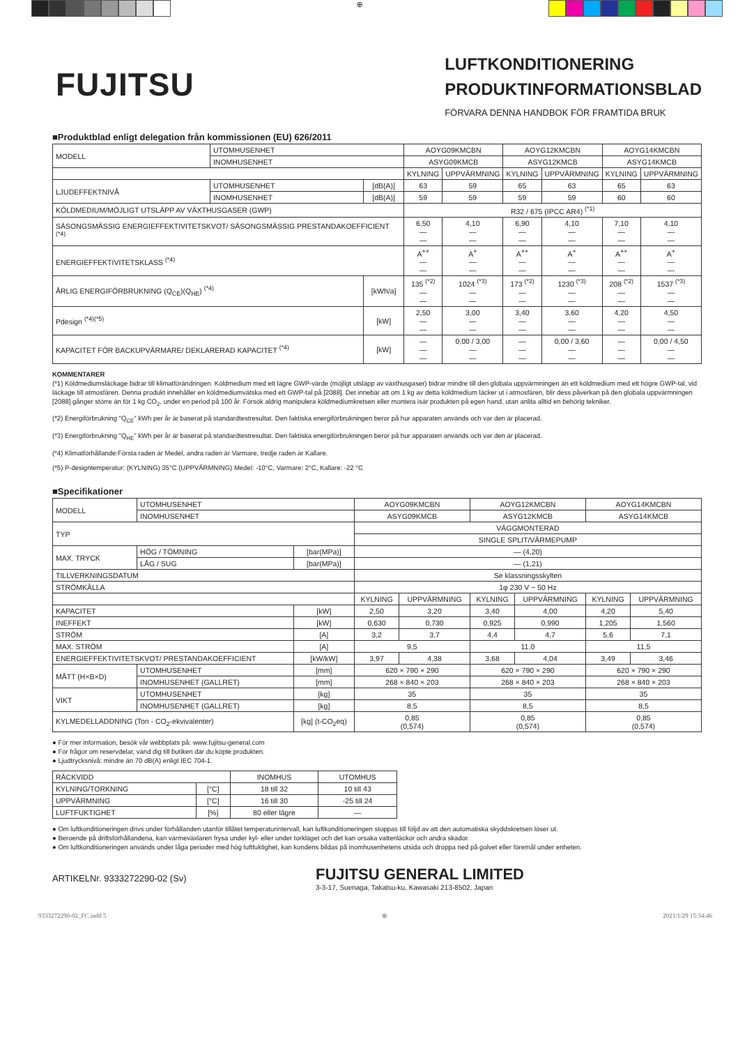⊕
FUJITSU
LUFTKONDITIONERING
PRODUKTINFORMATIONSBLAD
FÖRVARA DENNA HANDBOK FÖR FRAMTIDA BRUK
■Produktblad enligt delegation från kommissionen (EU) 626/2011
| MODELL | UTOMHUSENHET | | AOYG09KMCBN | | AOYG12KMCBN | | AOYG14KMCBN | |
| | INOMHUSENHET | | ASYG09KMCB | | ASYG12KMCB | | ASYG14KMCB | |
| | | | KYLNING | UPPVÄRMNING | KYLNING | UPPVÄRMNING | KYLNING | UPPVÄRMNING |
| LJUDEFFEKTNIVÅ | UTOMHUSENHET | [dB(A)] | 63 | 59 | 65 | 63 | 65 | 63 |
| | INOMHUSENHET | [dB(A)] | 59 | 59 | 59 | 59 | 60 | 60 |
| KÖLDMEDIUM/MÖJLIGT UTSLÄPP AV VÄXTHUSGASER (GWP) | | | R32 / 675 (IPCC AR4) <sup>(*1)</sup> | | | | | |
| SÄSONGSMÄSSIG ENERGIEFFEKTIVITETSKVOT/ SÄSONGSMÄSSIG PRESTANDAKOEFFICIENT <sup>(*4)</sup> | | | 6,50 — — | 4,10 — — | 6,90 — — | 4,10 — — | 7,10 — — | 4,10 — — |
| ENERGIEFFEKTIVITETSKLASS <sup>(*4)</sup> | | | A<sup>++</sup> — — | A<sup>+</sup> — — | A<sup>++</sup> — — | A<sup>+</sup> — — | A<sup>++</sup> — — | A<sup>+</sup> — — |
| ÅRLIG ENERGIFÖRBRUKNING (Q<sub>CE</sub>)(Q<sub>HE</sub>) <sup>(*4)</sup> | | [kWh/a] | 135 <sup>(*2)</sup> — — | 1024 <sup>(*3)</sup> — — | 173 <sup>(*2)</sup> — — | 1230 <sup>(*3)</sup> — — | 208 <sup>(*2)</sup> — — | 1537 <sup>(*3)</sup> — — |
| Pdesign <sup>(*4)(*5)</sup> | | [kW] | 2,50 — — | 3,00 — — | 3,40 — — | 3,60 — — | 4,20 — — | 4,50 — — |
| KAPACITET FÖR BACKUPVÄRMARE/ DEKLARERAD KAPACITET <sup>(*4)</sup> | | [kW] | — — — | 0,00 / 3,00 — — | — — — | 0,00 / 3,60 — — | — — — | 0,00 / 4,50 — — |
KOMMENTARER
(*1) Köldmediumsläckage bidrar till klimatförändringen. Köldmedium med ett lägre GWP-värde (möjligt utsläpp av växthusgaser) bidrar mindre till den globala uppvärmningen än ett köldmedium med ett högre GWP-tal, vid läckage till atmosfären. Denna produkt innehåller en köldmediumvätska med ett GWP-tal på [2088]. Det innebär att om 1 kg av detta köldmedium läcker ut i atmosfären, blir dess påverkan på den globala uppvärmningen [2088] gånger större än för 1 kg CO<sub>2</sub>, under en period på 100 år. Försök aldrig manipulera köldmediumkretsen eller montera isär produkten på egen hand, utan anlita alltid en behörig tekniker.
(*2) Energiförbrukning "Q<sub>CE</sub>" kWh per år är baserat på standardtestresultat. Den faktiska energiförbrukningen beror på hur apparaten används och var den är placerad.
(*3) Energiförbrukning "Q<sub>HE</sub>" kWh per år är baserat på standardtestresultat. Den faktiska energiförbrukningen beror på hur apparaten används och var den är placerad.
(*4) Klimatförhållande:Första raden är Medel, andra raden är Varmare, tredje raden är Kallare.
(*5) P-designtemperatur: (KYLNING) 35°C (UPPVÄRMNING) Medel: -10°C, Varmare: 2°C, Kallare: -22 °C
■Specifikationer
| MODELL | UTOMHUSENHET | | AOYG09KMCBN | | AOYG12KMCBN | | AOYG14KMCBN | |
| | INOMHUSENHET | | ASYG09KMCB | | ASYG12KMCB | | ASYG14KMCB | |
| TYP | | | VÄGGMONTERAD | | | | | |
| | | | SINGLE SPLIT/VÄRMEPUMP | | | | | |
| MAX. TRYCK | HÖG / TÖMNING | [bar(MPa)] | — (4,20) | | | | | |
| | LÅG / SUG | [bar(MPa)] | — (1,21) | | | | | |
| TILLVERKNINGSDATUM | | | Se klassningsskylten | | | | | |
| STRÖMKÄLLA | | | 1φ 230 V ~ 50 Hz | | | | | |
| | | | KYLNING | UPPVÄRMNING | KYLNING | UPPVÄRMNING | KYLNING | UPPVÄRMNING |
| KAPACITET | | [kW] | 2,50 | 3,20 | 3,40 | 4,00 | 4,20 | 5,40 |
| INEFFEKT | | [kW] | 0,630 | 0,730 | 0,925 | 0,990 | 1,205 | 1,560 |
| STRÖM | | [A] | 3,2 | 3,7 | 4,4 | 4,7 | 5,6 | 7,1 |
| MAX. STRÖM | | [A] | 9,5 | | 11,0 | | 11,5 | |
| ENERGIEFFEKTIVITETSKVOT/ PRESTANDAKOEFFICIENT | | [kW/kW] | 3,97 | 4,38 | 3,68 | 4,04 | 3,49 | 3,46 |
| MÅTT (H×B×D) | UTOMHUSENHET | [mm] | 620 × 790 × 290 | | 620 × 790 × 290 | | 620 × 790 × 290 | |
| | INOMHUSENHET (GALLRET) | [mm] | 268 × 840 × 203 | | 268 × 840 × 203 | | 268 × 840 × 203 | |
| VIKT | UTOMHUSENHET | [kg] | 35 | | 35 | | 35 | |
| | INOMHUSENHET (GALLRET) | [kg] | 8,5 | | 8,5 | | 8,5 | |
| KYLMEDELLADDNING (Ton - CO<sub>2</sub>-ekvivalenter) | | [kg] (t-CO<sub>2</sub>eq) | 0,85 (0,574) | | 0,85 (0,574) | | 0,85 (0,574) | |
● För mer information, besök vår webbplats på: www.fujitsu-general.com
● För frågor om reservdelar, vänd dig till butiken där du köpte produkten.
● Ljudtrycksnivå: mindre än 70 dB(A) enligt IEC 704-1.
| RÄCKVIDD | | INOMHUS | UTOMHUS |
| KYLNING/TORKNING | [°C] | 18 till 32 | 10 till 43 |
| UPPVÄRMNING | [°C] | 16 till 30 | -25 till 24 |
| LUFTFUKTIGHET | [%] | 80 eller lägre | — |
● Om luftkonditioneringen drivs under förhållanden utanför tillåtet temperaturintervall, kan luftkonditioneringen stoppas till följd av att den automatiska skyddskretsen löser ut.
● Beroende på driftsförhållandena, kan värmeväxlaren frysa under kyl- eller under torkläget och det kan orsaka vattenläckor och andra skador.
● Om luftkonditioneringen används under låga perioder med hög luftfuktighet, kan kondens bildas på inomhusenhetens utsida och droppa ned på golvet eller föremål under enheten.
ARTIKELNr. 9333272290-02 (Sv)
FUJITSU GENERAL LIMITED
3-3-17, Suenaga, Takatsu-ku, Kawasaki 213-8502, Japan
9333272290-02_FC.indd 5 ⊕ 2021/1/29 15:34:46